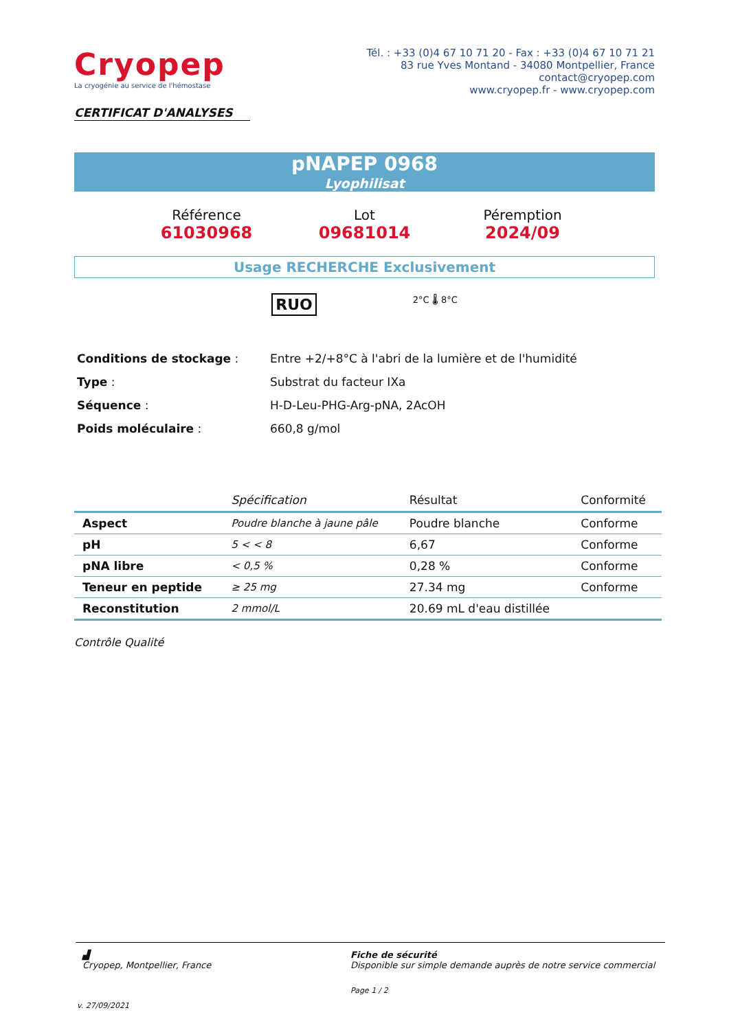Cryopep
La cryogénie au service de l'hémostase
Tél. : +33 (0)4 67 10 71 20 - Fax : +33 (0)4 67 10 71 21
83 rue Yves Montand - 34080 Montpellier, France
contact@cryopep.com
www.cryopep.fr - www.cryopep.com
CERTIFICAT D'ANALYSES
pNAPEP 0968
Lyophilisat
Référence
61030968
Lot
09681014
Péremption
2024/09
Usage RECHERCHE Exclusivement
RUO 2°C 🌡 8°C
| Conditions de stockage : | Entre +2/+8°C à l'abri de la lumière et de l'humidité |
| Type : | Substrat du facteur IXa |
| Séquence : | H-D-Leu-PHG-Arg-pNA, 2AcOH |
| Poids moléculaire : | 660,8 g/mol |
| | Spécification | Résultat | Conformité |
| --- | --- | --- | --- |
| Aspect | Poudre blanche à jaune pâle | Poudre blanche | Conforme |
| pH | 5 < < 8 | 6,67 | Conforme |
| pNA libre | < 0,5 % | 0,28 % | Conforme |
| Teneur en peptide | ≥ 25 mg | 27.34 mg | Conforme |
| Reconstitution | 2 mmol/L | 20.69 mL d'eau distillée | |
Contrôle Qualité
▟
Cryopep, Montpellier, France
Fiche de sécurité
Disponible sur simple demande auprès de notre service commercial
Page 1 / 2
v. 27/09/2021